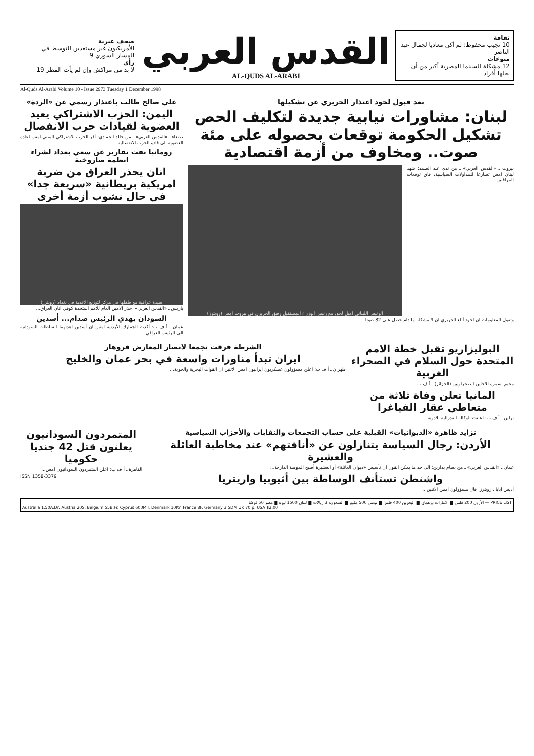ثقافة
10 نجيب محفوظ: لم أكن معاديا لجمال عبد الناصر
منوعات
12 مشكلة السينما المصرية أكبر من أن يحلها أفراد
القدس العربي
AL-QUDS AL-ARABI
صحف عبرية
الأمريكيون غير مستعدين للتوسط في المسار السوري 9
رأي
لا بد من مراكش وإن لم يأت المطر 19
Al-Quds Al-Arabi Volume 10 - Issue 2973 Tuesday 1 December 1998
بعد قبول لحود اعتذار الحريري عن تشكيلها
لبنان: مشاورات نيابية جديدة لتكليف الحص تشكيل الحكومة توقعات بحصوله على مئة صوت.. ومخاوف من أزمة اقتصادية
بيروت ـ «القدس العربي» ـ من ندى عبد الصمد: شهد لبنان امس تسارعا للمداولات السياسية، فاق توقعات المراقبين...
الرئيس اللبناني اميل لحود مع رئيس الوزراء المستقيل رفيق الحريري في بيروت امس (رويترز)
وتقول المعلومات ان لحود أبلغ الحريري ان لا مشكلة ما دام حصل على 82 صوتا...
علي صالح طالب باعتذار رسمي عن «الردة»
اليمن: الحزب الاشتراكي يعيد العضوية لقيادات حرب الانفصال
صنعاء ـ «القدس العربي» ـ من خالد الحمادي: أقر الحزب الاشتراكي اليمني امس اعادة العضوية الى قادة الحرب الانفصالية...
رومانيا نفت تقارير عن سعي بغداد لشراء انظمة صاروخية
انان يحذر العراق من ضربة امريكية بريطانية «سريعة جدا» في حال نشوب أزمة أخرى
سيدة عراقية مع طفلها في مركز لتوزيع الاغذية في بغداد (رويترز)
باريس ـ «القدس العربي»: حذر الامين العام للامم المتحدة كوفي انان العراق...
السودان يهدي الرئيس صدام... أسدين
عمان ـ أ ف ب: أكدت الجمارك الأردنية امس ان أسدين اهدتهما السلطات السودانية الى الرئيس العراقي...
البوليزاريو تقبل خطة الامم المتحدة حول السلام في الصحراء الغربية
مخيم اسمرة للاجئين الصحراويين (الجزائر) ـ أ ف ب...
المانيا تعلن وفاة ثلاثة من متعاطي عقار الفياغرا
برلين ـ أ ف ب: اعلنت الوكالة الفدرالية للادوية...
الشرطة فرقت تجمعا لانصار المعارض فروهار
ايران تبدأ مناورات واسعة في بحر عمان والخليج
طهران ـ أ ف ب: اعلن مسؤولون عسكريون ايرانيون امس الاثنين ان القوات البحرية والجوية...
تزايد ظاهرة «الديوانيات» القبلية على حساب التجمعات والنقابات والأحزاب السياسية
الأردن: رجال السياسة يتنازلون عن «أنافتهم» عند مخاطبة العائلة والعشيرة
عمان ـ «القدس العربي» ـ من بسام بدارين: الى حد ما يمكن القول ان تأسيس «ديوان العائلة» أو العشيرة أصبح الموضة الدارجة...
واشنطن تستأنف الوساطة بين أثيوبيا واريتريا
أديس ابابا ـ رويترز: قال مسؤولون امس الاثنين...
المتمردون السودانيون يعلنون قتل 42 جنديا حكوميا
القاهرة ـ أ ف ب: اعلن المتمردون السودانيون امس...
ISSN 1358-3379
PRICE LIST — الأردن 200 فلس ■ الامارات درهمان ■ البحرين 400 فلس ■ تونس 500 مليم ■ السعودية 3 ريالات ■ لبنان 1500 ليرة ■ مصر 50 قرشا
Australia 1.50A.Dr. Austria 20S. Belgium 55B.Fr. Cyprus 600Mil. Denmark 10Kr. France 8F. Germany 3.5DM UK 70 p. USA $2.00